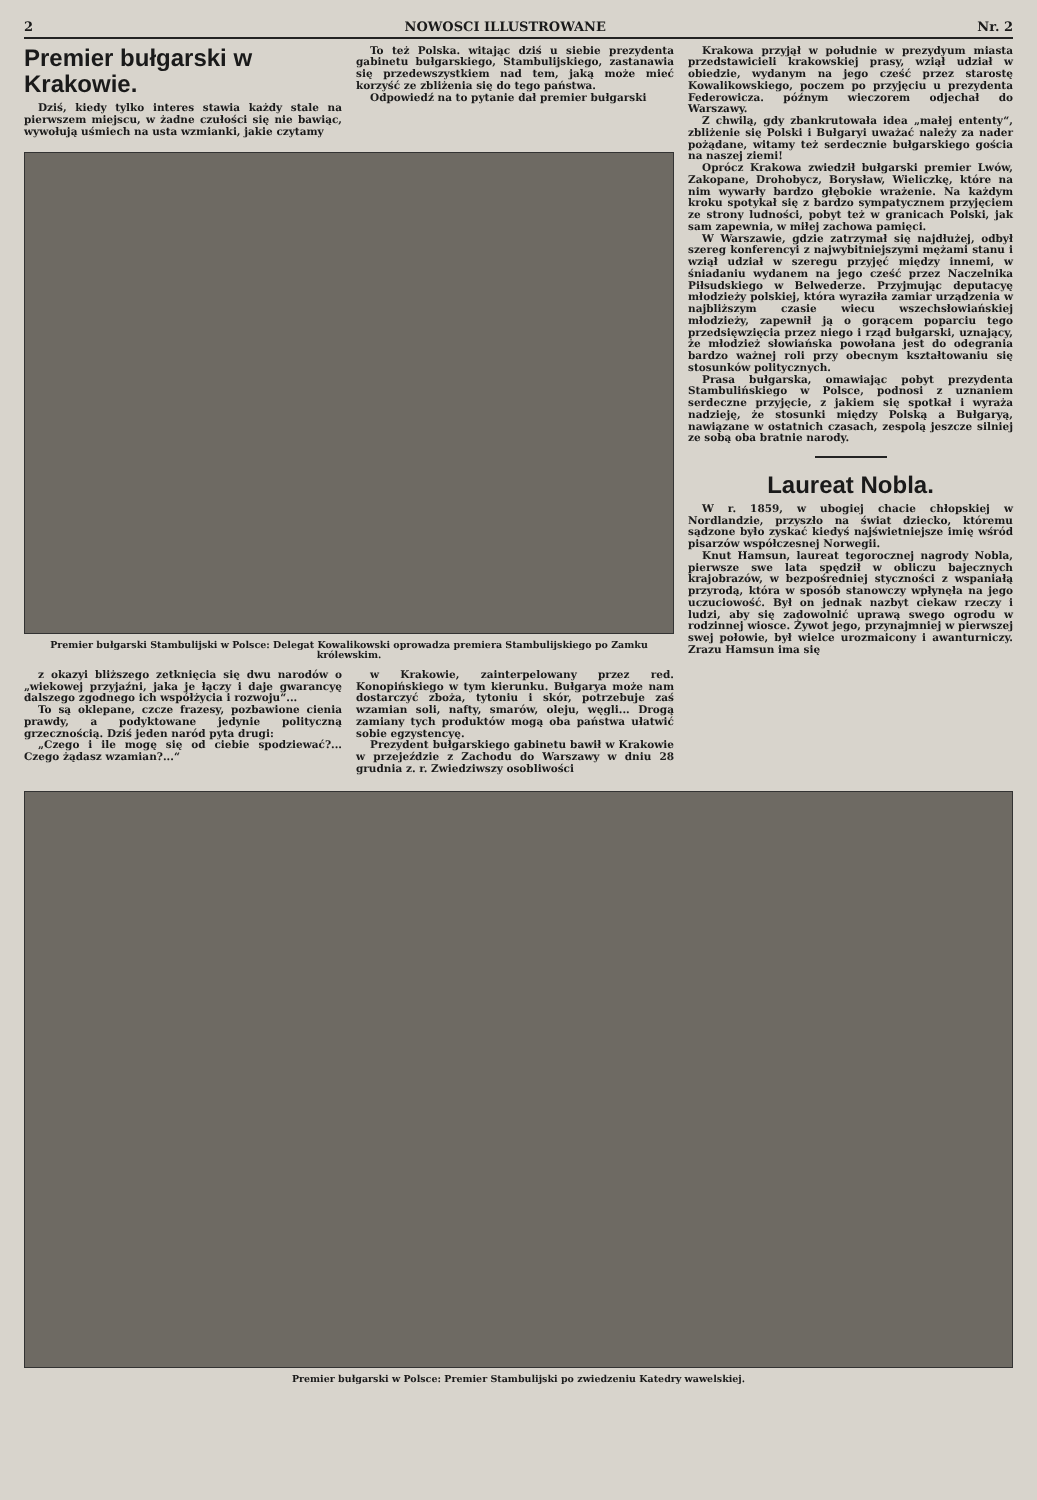2 NOWOSCI ILLUSTROWANE Nr. 2
Premier bułgarski w Krakowie.
Dziś, kiedy tylko interes stawia każdy stale na pierwszem miejscu, w żadne czułości się nie bawiąc, wywołują uśmiech na usta wzmianki, jakie czytamy
To też Polska. witając dziś u siebie prezydenta gabinetu bułgarskiego, Stambulijskiego, zastanawia się przedewszystkiem nad tem, jaką może mieć korzyść ze zbliżenia się do tego państwa.
Odpowiedź na to pytanie dał premier bułgarski
Premier bułgarski Stambulijski w Polsce: Delegat Kowalikowski oprowadza premiera Stambulijskiego po Zamku królewskim.
z okazyi bliższego zetknięcia się dwu narodów o „wiekowej przyjaźni, jaka je łączy i daje gwarancyę dalszego zgodnego ich współżycia i rozwoju“...
To są oklepane, czcze frazesy, pozbawione cienia prawdy, a podyktowane jedynie polityczną grzecznością. Dziś jeden naród pyta drugi:
„Czego i ile mogę się od ciebie spodziewać?... Czego żądasz wzamian?...“
w Krakowie, zainterpelowany przez red. Konopińskiego w tym kierunku. Bułgarya może nam dostarczyć zboża, tytoniu i skór, potrzebuje zaś wzamian soli, nafty, smarów, oleju, węgli... Drogą zamiany tych produktów mogą oba państwa ułatwić sobie egzystencyę.
Prezydent bułgarskiego gabinetu bawił w Krakowie w przejeździe z Zachodu do Warszawy w dniu 28 grudnia z. r. Zwiedziwszy osobliwości
Krakowa przyjął w południe w prezydyum miasta przedstawicieli krakowskiej prasy, wziął udział w obiedzie, wydanym na jego cześć przez starostę Kowalikowskiego, poczem po przyjęciu u prezydenta Federowicza. późnym wieczorem odjechał do Warszawy.
Z chwilą, gdy zbankrutowała idea „małej ententy“, zbliżenie się Polski i Bułgaryi uważać należy za nader pożądane, witamy też serdecznie bułgarskiego gościa na naszej ziemi!
Oprócz Krakowa zwiedził bułgarski premier Lwów, Zakopane, Drohobycz, Borysław, Wieliczkę, które na nim wywarły bardzo głębokie wrażenie. Na każdym kroku spotykał się z bardzo sympatycznem przyjęciem ze strony ludności, pobyt też w granicach Polski, jak sam zapewnia, w miłej zachowa pamięci.
W Warszawie, gdzie zatrzymał się najdłużej, odbył szereg konferencyi z najwybitniejszymi mężami stanu i wziął udział w szeregu przyjęć między innemi, w śniadaniu wydanem na jego cześć przez Naczelnika Piłsudskiego w Belwederze. Przyjmując deputacyę młodzieży polskiej, która wyraziła zamiar urządzenia w najbliższym czasie wiecu wszechsłowiańskiej młodzieży, zapewnił ją o gorącem poparciu tego przedsięwzięcia przez niego i rząd bułgarski, uznający, że młodzież słowiańska powołana jest do odegrania bardzo ważnej roli przy obecnym kształtowaniu się stosunków politycznych.
Prasa bułgarska, omawiając pobyt prezydenta Stambulińskiego w Polsce, podnosi z uznaniem serdeczne przyjęcie, z jakiem się spotkał i wyraża nadzieję, że stosunki między Polską a Bułgaryą, nawiązane w ostatnich czasach, zespolą jeszcze silniej ze sobą oba bratnie narody.
Laureat Nobla.
W r. 1859, w ubogiej chacie chłopskiej w Nordlandzie, przyszło na świat dziecko, któremu sądzone było zyskać kiedyś najświetniejsze imię wśród pisarzów współczesnej Norwegii.
Knut Hamsun, laureat tegorocznej nagrody Nobla, pierwsze swe lata spędził w obliczu bajecznych krajobrazów, w bezpośredniej styczności z wspaniałą przyrodą, która w sposób stanowczy wpłynęła na jego uczuciowość. Był on jednak nazbyt ciekaw rzeczy i ludzi, aby się zadowolnić uprawą swego ogrodu w rodzinnej wiosce. Żywot jego, przynajmniej w pierwszej swej połowie, był wielce urozmaicony i awanturniczy. Zrazu Hamsun ima się
Premier bułgarski w Polsce: Premier Stambulijski po zwiedzeniu Katedry wawelskiej.